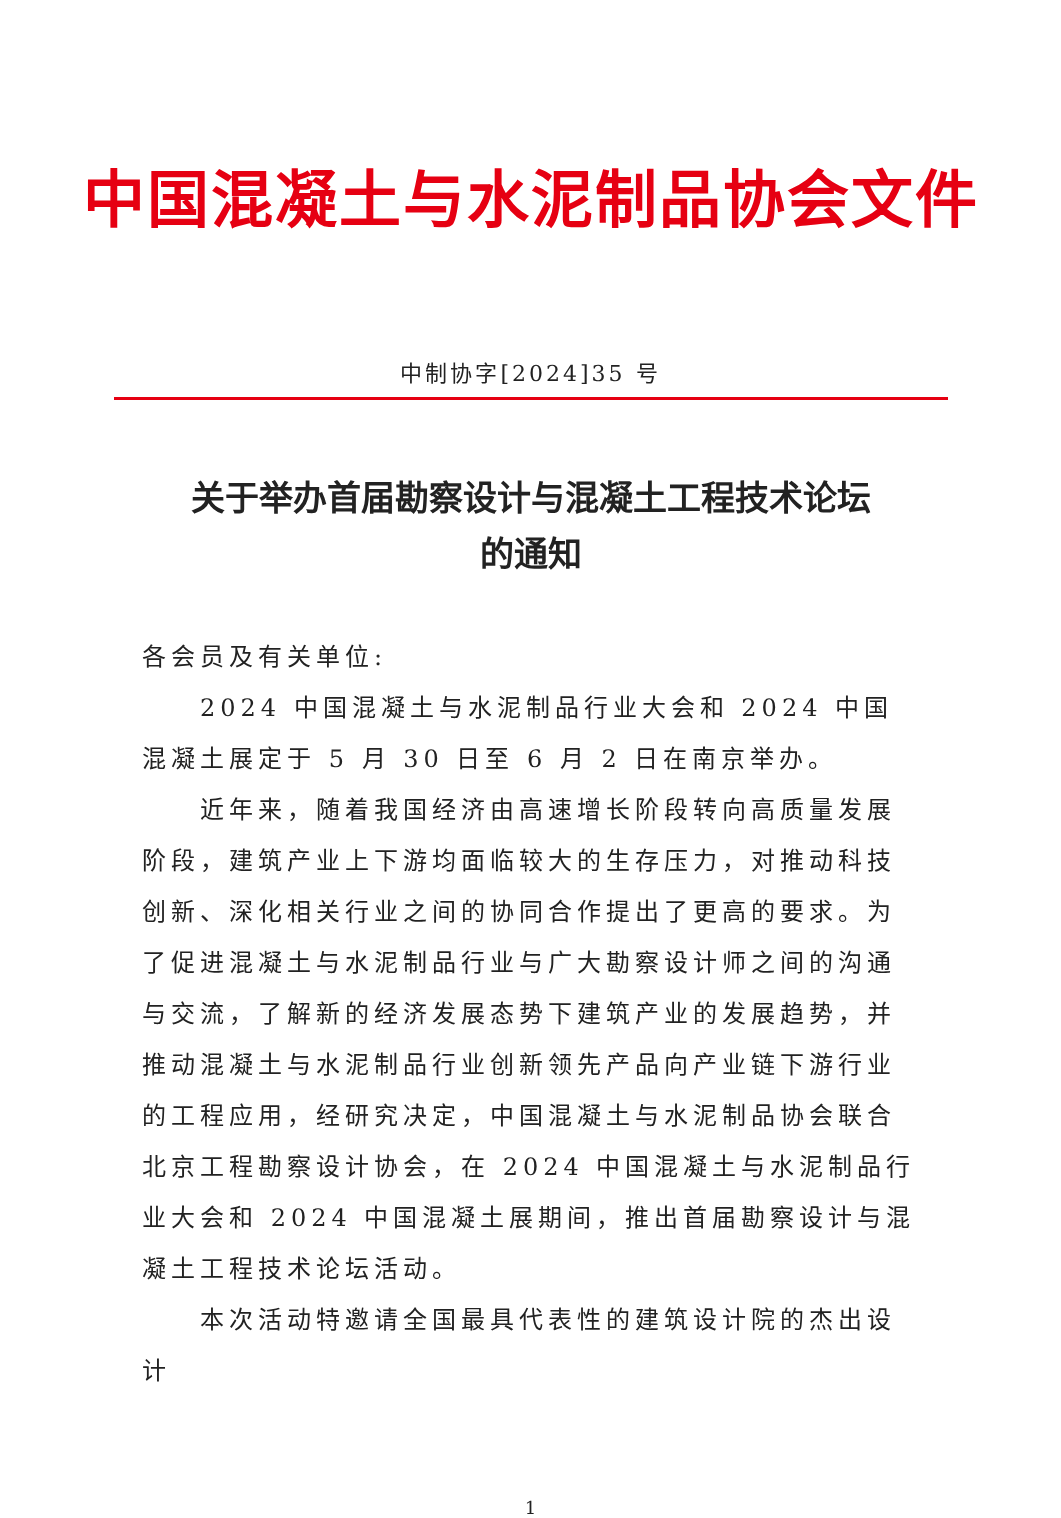中国混凝土与水泥制品协会文件
中制协字[2024]35 号
关于举办首届勘察设计与混凝土工程技术论坛
的通知
各会员及有关单位:
2024 中国混凝土与水泥制品行业大会和 2024 中国混凝土展定于 5 月 30 日至 6 月 2 日在南京举办。
近年来，随着我国经济由高速增长阶段转向高质量发展阶段，建筑产业上下游均面临较大的生存压力，对推动科技创新、深化相关行业之间的协同合作提出了更高的要求。为了促进混凝土与水泥制品行业与广大勘察设计师之间的沟通与交流，了解新的经济发展态势下建筑产业的发展趋势，并推动混凝土与水泥制品行业创新领先产品向产业链下游行业的工程应用，经研究决定，中国混凝土与水泥制品协会联合北京工程勘察设计协会，在 2024 中国混凝土与水泥制品行业大会和 2024 中国混凝土展期间，推出首届勘察设计与混凝土工程技术论坛活动。
本次活动特邀请全国最具代表性的建筑设计院的杰出设计
1